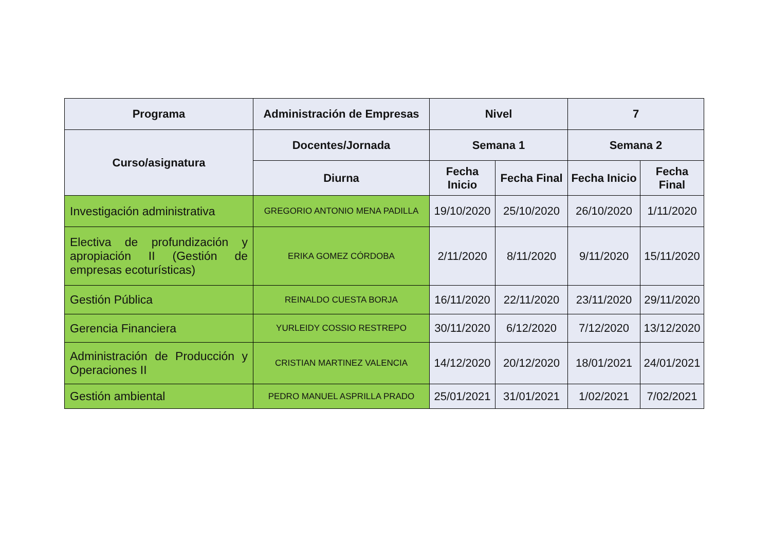| Programa | Administración de Empresas | Nivel | | 7 | |
| --- | --- | --- | --- | --- | --- |
| Curso/asignatura | Docentes/Jornada | Semana 1 | | Semana 2 | |
| | Diurna | Fecha Inicio | Fecha Final | Fecha Inicio | Fecha Final |
| Investigación administrativa | GREGORIO ANTONIO MENA PADILLA | 19/10/2020 | 25/10/2020 | 26/10/2020 | 1/11/2020 |
| Electiva de profundización y apropiación II (Gestión de empresas ecoturísticas) | ERIKA GOMEZ CÓRDOBA | 2/11/2020 | 8/11/2020 | 9/11/2020 | 15/11/2020 |
| Gestión Pública | REINALDO CUESTA BORJA | 16/11/2020 | 22/11/2020 | 23/11/2020 | 29/11/2020 |
| Gerencia Financiera | YURLEIDY COSSIO RESTREPO | 30/11/2020 | 6/12/2020 | 7/12/2020 | 13/12/2020 |
| Administración de Producción y Operaciones II | CRISTIAN MARTINEZ VALENCIA | 14/12/2020 | 20/12/2020 | 18/01/2021 | 24/01/2021 |
| Gestión ambiental | PEDRO MANUEL ASPRILLA PRADO | 25/01/2021 | 31/01/2021 | 1/02/2021 | 7/02/2021 |